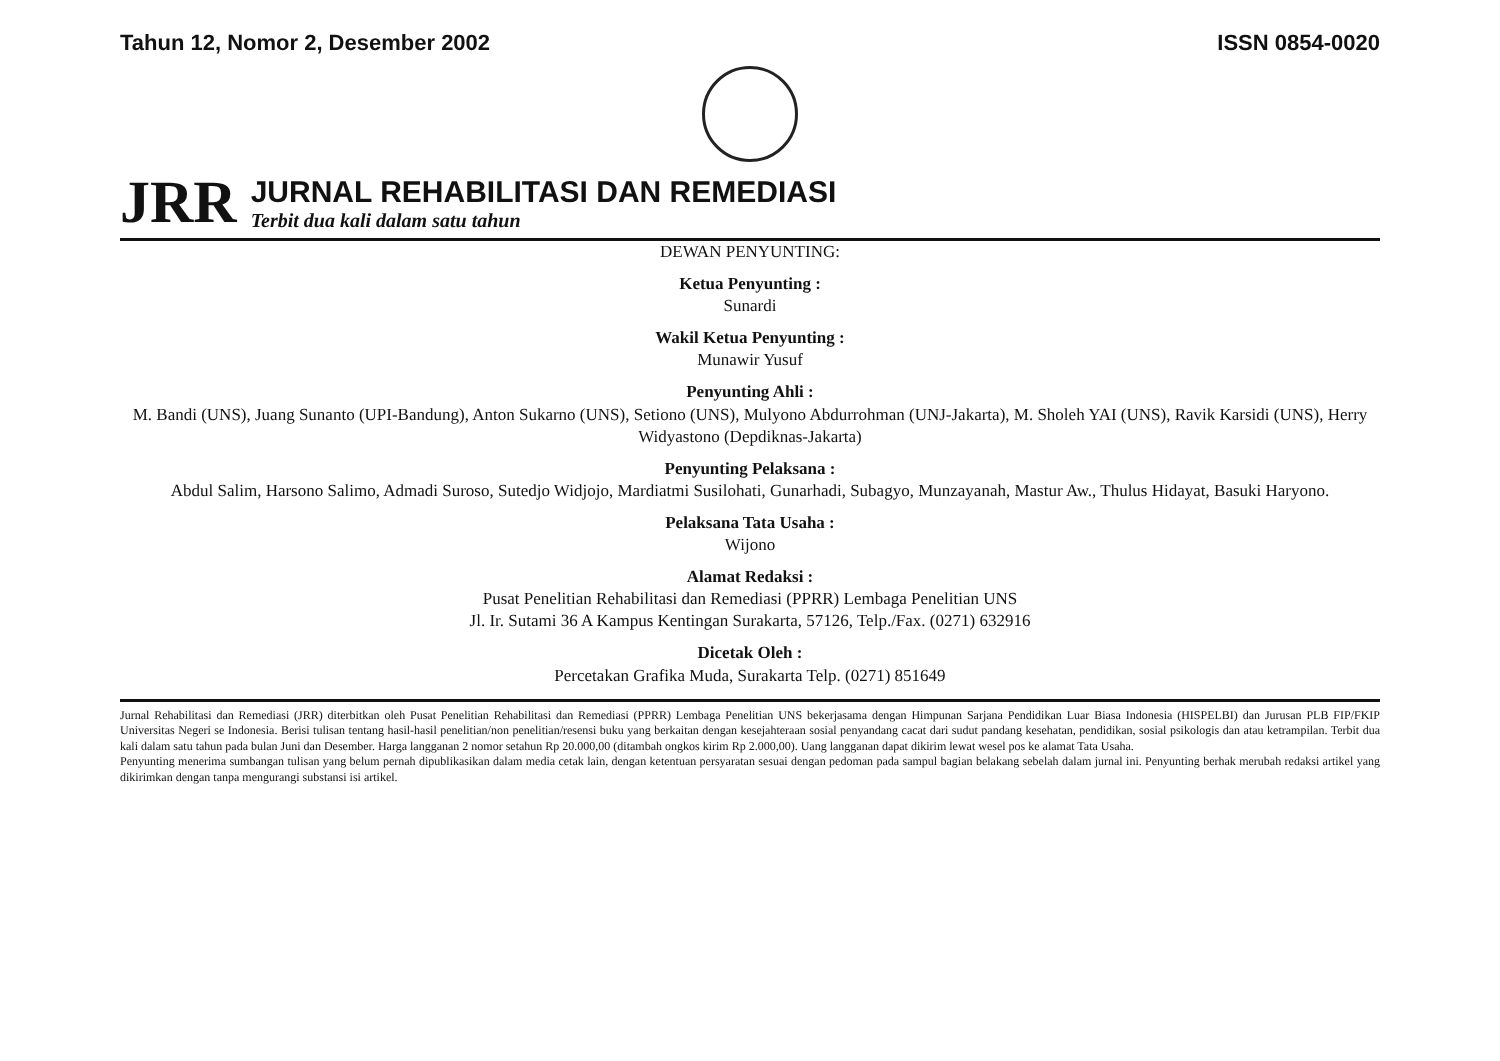Tahun 12, Nomor 2, Desember 2002 ISSN 0854-0020
JRR
JURNAL REHABILITASI DAN REMEDIASI
Terbit dua kali dalam satu tahun
DEWAN PENYUNTING:
Ketua Penyunting :
Sunardi
Wakil Ketua Penyunting :
Munawir Yusuf
Penyunting Ahli :
M. Bandi (UNS), Juang Sunanto (UPI-Bandung), Anton Sukarno (UNS), Setiono (UNS), Mulyono Abdurrohman (UNJ-Jakarta), M. Sholeh YAI (UNS), Ravik Karsidi (UNS), Herry Widyastono (Depdiknas-Jakarta)
Penyunting Pelaksana :
Abdul Salim, Harsono Salimo, Admadi Suroso, Sutedjo Widjojo, Mardiatmi Susilohati, Gunarhadi, Subagyo, Munzayanah, Mastur Aw., Thulus Hidayat, Basuki Haryono.
Pelaksana Tata Usaha :
Wijono
Alamat Redaksi :
Pusat Penelitian Rehabilitasi dan Remediasi (PPRR) Lembaga Penelitian UNS
Jl. Ir. Sutami 36 A Kampus Kentingan Surakarta, 57126, Telp./Fax. (0271) 632916
Dicetak Oleh :
Percetakan Grafika Muda, Surakarta Telp. (0271) 851649
Jurnal Rehabilitasi dan Remediasi (JRR) diterbitkan oleh Pusat Penelitian Rehabilitasi dan Remediasi (PPRR) Lembaga Penelitian UNS bekerjasama dengan Himpunan Sarjana Pendidikan Luar Biasa Indonesia (HISPELBI) dan Jurusan PLB FIP/FKIP Universitas Negeri se Indonesia. Berisi tulisan tentang hasil-hasil penelitian/non penelitian/resensi buku yang berkaitan dengan kesejahteraan sosial penyandang cacat dari sudut pandang kesehatan, pendidikan, sosial psikologis dan atau ketrampilan. Terbit dua kali dalam satu tahun pada bulan Juni dan Desember. Harga langganan 2 nomor setahun Rp 20.000,00 (ditambah ongkos kirim Rp 2.000,00). Uang langganan dapat dikirim lewat wesel pos ke alamat Tata Usaha.
Penyunting menerima sumbangan tulisan yang belum pernah dipublikasikan dalam media cetak lain, dengan ketentuan persyaratan sesuai dengan pedoman pada sampul bagian belakang sebelah dalam jurnal ini. Penyunting berhak merubah redaksi artikel yang dikirimkan dengan tanpa mengurangi substansi isi artikel.